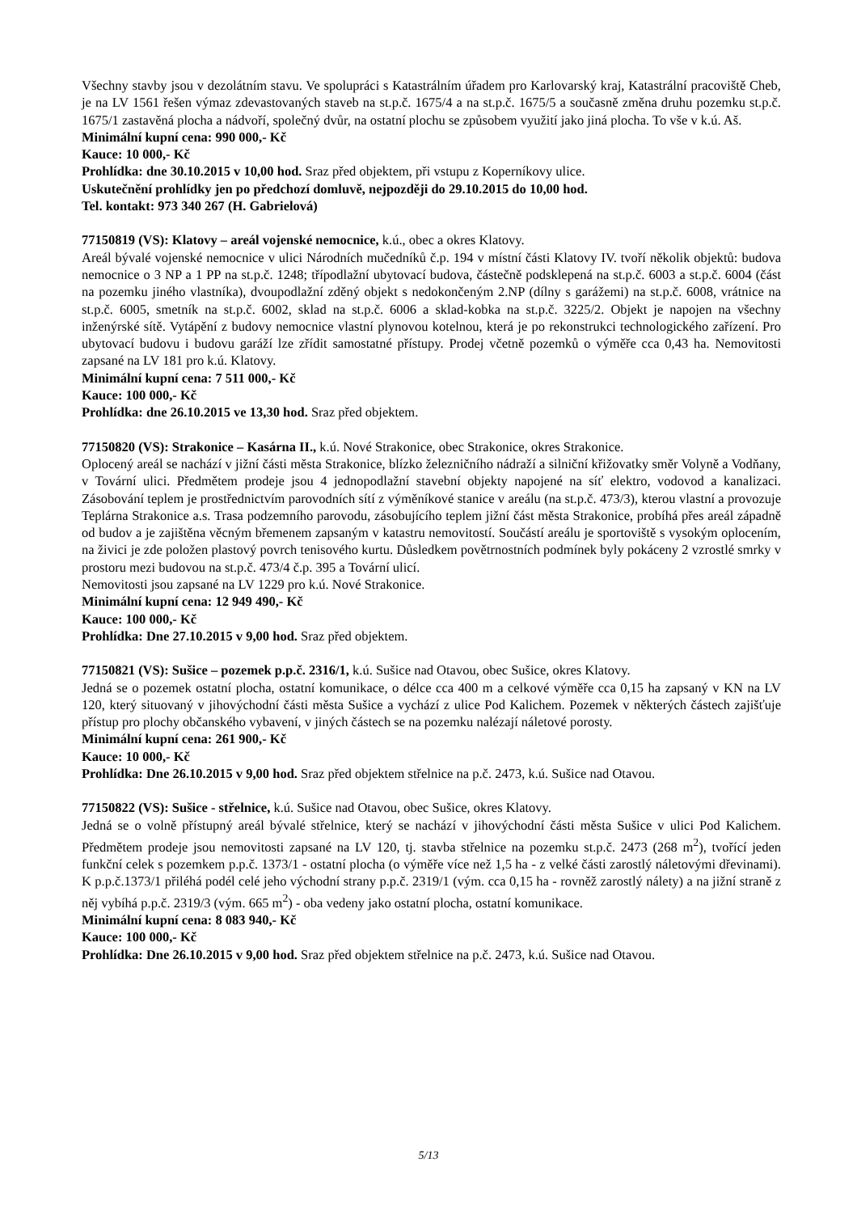Všechny stavby jsou v dezolátním stavu. Ve spolupráci s Katastrálním úřadem pro Karlovarský kraj, Katastrální pracoviště Cheb, je na LV 1561 řešen výmaz zdevastovaných staveb na st.p.č. 1675/4 a na st.p.č. 1675/5 a současně změna druhu pozemku st.p.č. 1675/1 zastavěná plocha a nádvoří, společný dvůr, na ostatní plochu se způsobem využití jako jiná plocha. To vše v k.ú. Aš.
Minimální kupní cena: 990 000,- Kč
Kauce: 10 000,- Kč
Prohlídka: dne 30.10.2015 v 10,00 hod. Sraz před objektem, při vstupu z Koperníkovy ulice.
Uskutečnění prohlídky jen po předchozí domluvě, nejpozději do 29.10.2015 do 10,00 hod.
Tel. kontakt: 973 340 267 (H. Gabrielová)
77150819 (VS): Klatovy – areál vojenské nemocnice, k.ú., obec a okres Klatovy.
Areál bývalé vojenské nemocnice v ulici Národních mučedníků č.p. 194 v místní části Klatovy IV. tvoří několik objektů: budova nemocnice o 3 NP a 1 PP na st.p.č. 1248; třípodlažní ubytovací budova, částečně podsklepená na st.p.č. 6003 a st.p.č. 6004 (část na pozemku jiného vlastníka), dvoupodlažní zděný objekt s nedokončeným 2.NP (dílny s garážemi) na st.p.č. 6008, vrátnice na st.p.č. 6005, smetník na st.p.č. 6002, sklad na st.p.č. 6006 a sklad-kobka na st.p.č. 3225/2. Objekt je napojen na všechny inženýrské sítě. Vytápění z budovy nemocnice vlastní plynovou kotelnou, která je po rekonstrukci technologického zařízení. Pro ubytovací budovu i budovu garáží lze zřídit samostatné přístupy. Prodej včetně pozemků o výměře cca 0,43 ha. Nemovitosti zapsané na LV 181 pro k.ú. Klatovy.
Minimální kupní cena: 7 511 000,- Kč
Kauce: 100 000,- Kč
Prohlídka: dne 26.10.2015 ve 13,30 hod. Sraz před objektem.
77150820 (VS): Strakonice – Kasárna II., k.ú. Nové Strakonice, obec Strakonice, okres Strakonice.
Oplocený areál se nachází v jižní části města Strakonice, blízko železničního nádraží a silniční křižovatky směr Volyně a Vodňany, v Tovární ulici. Předmětem prodeje jsou 4 jednopodlažní stavební objekty napojené na síť elektro, vodovod a kanalizaci. Zásobování teplem je prostřednictvím parovodních sítí z výměníkové stanice v areálu (na st.p.č. 473/3), kterou vlastní a provozuje Teplárna Strakonice a.s. Trasa podzemního parovodu, zásobujícího teplem jižní část města Strakonice, probíhá přes areál západně od budov a je zajištěna věcným břemenem zapsaným v katastru nemovitostí. Součástí areálu je sportoviště s vysokým oplocením, na živici je zde položen plastový povrch tenisového kurtu. Důsledkem povětrnostních podmínek byly pokáceny 2 vzrostlé smrky v prostoru mezi budovou na st.p.č. 473/4 č.p. 395 a Tovární ulicí.
Nemovitosti jsou zapsané na LV 1229 pro k.ú. Nové Strakonice.
Minimální kupní cena: 12 949 490,- Kč
Kauce: 100 000,- Kč
Prohlídka: Dne 27.10.2015 v 9,00 hod. Sraz před objektem.
77150821 (VS): Sušice – pozemek p.p.č. 2316/1, k.ú. Sušice nad Otavou, obec Sušice, okres Klatovy.
Jedná se o pozemek ostatní plocha, ostatní komunikace, o délce cca 400 m a celkové výměře cca 0,15 ha zapsaný v KN na LV 120, který situovaný v jihovýchodní části města Sušice a vychází z ulice Pod Kalichem. Pozemek v některých částech zajišťuje přístup pro plochy občanského vybavení, v jiných částech se na pozemku nalézají náletové porosty.
Minimální kupní cena: 261 900,- Kč
Kauce: 10 000,- Kč
Prohlídka: Dne 26.10.2015 v 9,00 hod. Sraz před objektem střelnice na p.č. 2473, k.ú. Sušice nad Otavou.
77150822 (VS): Sušice - střelnice, k.ú. Sušice nad Otavou, obec Sušice, okres Klatovy.
Jedná se o volně přístupný areál bývalé střelnice, který se nachází v jihovýchodní části města Sušice v ulici Pod Kalichem. Předmětem prodeje jsou nemovitosti zapsané na LV 120, tj. stavba střelnice na pozemku st.p.č. 2473 (268 m<sup>2</sup>), tvořící jeden funkční celek s pozemkem p.p.č. 1373/1 - ostatní plocha (o výměře více než 1,5 ha - z velké části zarostlý náletovými dřevinami). K p.p.č.1373/1 přiléhá podél celé jeho východní strany p.p.č. 2319/1 (vým. cca 0,15 ha - rovněž zarostlý nálety) a na jižní straně z něj vybíhá p.p.č. 2319/3 (vým. 665 m<sup>2</sup>) - oba vedeny jako ostatní plocha, ostatní komunikace.
Minimální kupní cena: 8 083 940,- Kč
Kauce: 100 000,- Kč
Prohlídka: Dne 26.10.2015 v 9,00 hod. Sraz před objektem střelnice na p.č. 2473, k.ú. Sušice nad Otavou.
5/13